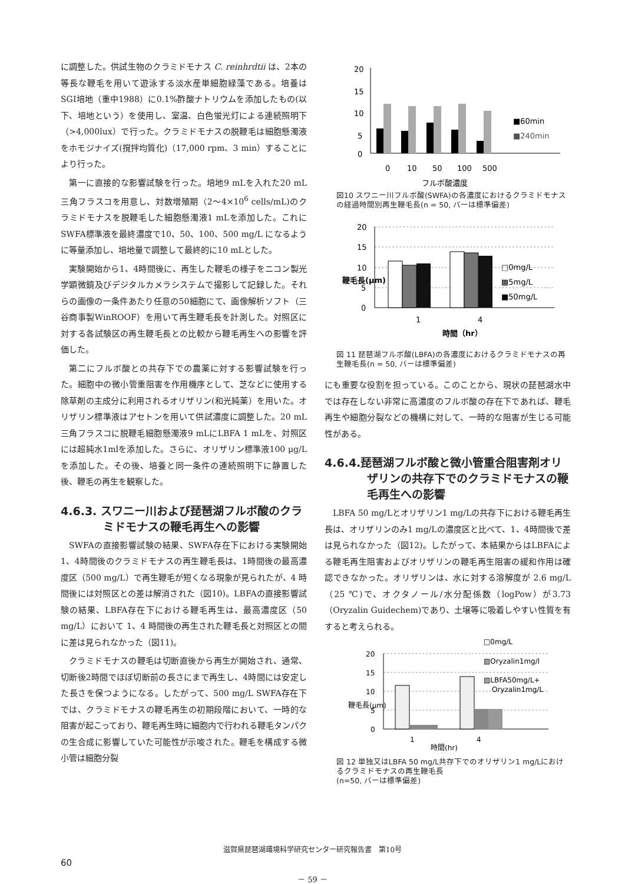に調整した。供試生物のクラミドモナス C. reinhrdtii は、2本の等長な鞭毛を用いて遊泳する淡水産単細胞緑藻である。培養はSGⅠ培地（重中1988）に0.1%酢酸ナトリウムを添加したもの(以下、培地という）を使用し、室温、白色蛍光灯による連続照明下（>4,000lux）で行った。クラミドモナスの脱鞭毛は細胞懸濁液をホモジナイズ(撹拌均質化)（17,000 rpm、3 min）することにより行った。
第一に直接的な影響試験を行った。培地9 mLを入れた20 mL 三角フラスコを用意し、対数増殖期（2～4×10<sup>6</sup> cells/mL)のクラミドモナスを脱鞭毛した細胞懸濁液1 mLを添加した。これにSWFA標準液を最終濃度で10、50、100、500 mg/L になるように等量添加し、培地量で調整して最終的に10 mLとした。
実験開始から1、4時間後に、再生した鞭毛の様子をニコン製光学顕微鏡及びデジタルカメラシステムで撮影して記録した。それらの画像の一条件あたり任意の50細胞にて、画像解析ソフト（三谷商事製WinROOF）を用いて再生鞭毛長を計測した。対照区に対する各試験区の再生鞭毛長との比較から鞭毛再生への影響を評価した。
第二にフルボ酸との共存下での農薬に対する影響試験を行った。細胞中の微小管重阻害を作用機序として、芝などに使用する除草剤の主成分に利用されるオリザリン(和光純薬）を用いた。オリザリン標準液はアセトンを用いて供試濃度に調整した。20 mL三角フラスコに脱鞭毛細胞懸濁液9 mLにLBFA 1 mLを、対照区には超純水1mlを添加した。さらに、オリザリン標準液100 μg/Lを添加した。その後、培養と同一条件の連続照明下に静置した後、鞭毛の再生を観察した。
4.6.3. スワニー川および琵琶湖フルボ酸のクラミドモナスの鞭毛再生への影響
SWFAの直接影響試験の結果、SWFA存在下における実験開始1、4時間後のクラミドモナスの再生鞭毛長は、1時間後の最高濃度区（500 mg/L）で再生鞭毛が短くなる現象が見られたが、4 時間後には対照区との差は解消された（図10)。LBFAの直接影響試験の結果、LBFA存在下における鞭毛再生は、最高濃度区（50 mg/L）において 1、4 時間後の再生された鞭毛長と対照区との間に差は見られなかった（図11)。
クラミドモナスの鞭毛は切断直後から再生が開始され、通常、切断後2時間でほぼ切断前の長さにまで再生し、4時間には安定した長さを保つようになる。したがって、500 mg/L SWFA存在下では、クラミドモナスの鞭毛再生の初期段階において、一時的な阻害が起こっており、鞭毛再生時に細胞内で行われる鞭毛タンパクの生合成に影響していた可能性が示唆された。鞭毛を構成する微小管は細胞分裂
20
15
10
5
0
0
10
50
100
500
フルボ酸濃度
■60min
■240min
図10 スワニー川フルボ酸(SWFA)の各濃度におけるクラミドモナスの経過時間別再生鞭毛長(n = 50, バーは標準偏差)
20
15
10
5
0
1
4
時間（hr）
鞭毛長(μm)
□0mg/L
▩5mg/L
■50mg/L
図 11 琵琶湖フルボ酸(LBFA)の各濃度におけるクラミドモナスの再生鞭毛長(n = 50, バーは標準偏差)
にも重要な役割を担っている。このことから、現状の琵琶湖水中では存在しない非常に高濃度のフルボ酸の存在下であれば、鞭毛再生や細胞分裂などの機構に対して、一時的な阻害が生じる可能性がある。
4.6.4.琵琶湖フルボ酸と微小管重合阻害剤オリザリンの共存下でのクラミドモナスの鞭毛再生への影響
LBFA 50 mg/Lとオリザリン1 mg/Lの共存下における鞭毛再生長は、オリザリンのみ1 mg/Lの濃度区と比べて、1、4時間後で差は見られなかった（図12)。したがって、本結果からはLBFAによる鞭毛再生阻害およびオリザリンの鞭毛再生阻害の緩和作用は確認できなかった。オリザリンは、水に対する溶解度が 2.6 mg/L（25 ℃)で、オクタノール/水分配係数（logPow）が3.73（Oryzalin Guidechem)であり、土壌等に吸着しやすい性質を有すると考えられる。
20
15
10
5
0
1
4
時間(hr)
鞭毛長(μm)
□0mg/L
▨Oryzalin1mg/l
▨LBFA50mg/L+
Oryzalin1mg/L
図 12 単独又はLBFA 50 mg/L共存下でのオリザリン1 mg/Lにおけるクラミドモナスの再生鞭毛長
(n=50, バーは標準偏差)
滋賀県琵琶湖環境科学研究センター研究報告書　第10号
60
－ 59 －